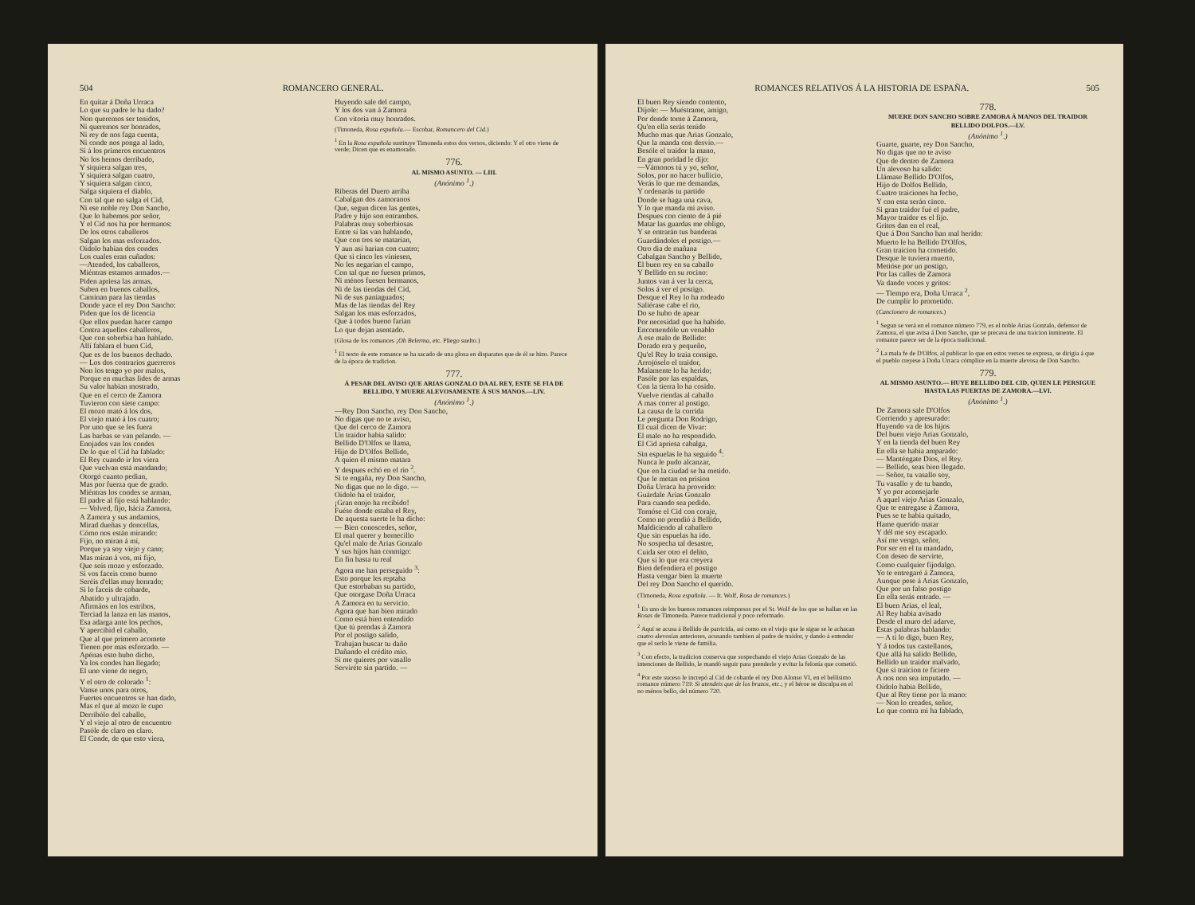504 ROMANCERO GENERAL.
En quitar á Doña Urraca
Lo que su padre le ha dado?
Non queremos ser tenidos,
Ni queremos ser honrados,
Ni rey de nos faga cuenta,
Ni conde nos ponga al lado,
Si á los primeros encuentros
No los hemos derribado,
Y siquiera salgan tres,
Y siquiera salgan cuatro,
Y siquiera salgan cinco,
Salga siquiera el diablo,
Con tal que no salga el Cid,
Ni ese noble rey Don Sancho,
Que lo habemos por señor,
Y el Cid nos ha por hermanos:
De los otros caballeros
Salgan los mas esforzados.
Oídolo habian dos condes
Los cuales eran cuñados:
—Atended, los caballeros,
Miéntras estamos armados.—
Piden apriesa las armas,
Suben en buenos caballos,
Caminan para las tiendas
Donde yace el rey Don Sancho:
Piden que los dé licencia
Que ellos puedan hacer campo
Contra aquellos caballeros,
Que con soberbia han hablado.
Allí fablara el buen Cid,
Que es de los buenos dechado.
— Los dos contrarios guerreros
Non los tengo yo por malos,
Porque en muchas lides de armas
Su valor habian mostrado,
Que en el cerco de Zamora
Tuvieron con siete campo:
El mozo mató á los dos,
El viejo mató á los cuatro;
Por uno que se les fuera
Las barbas se van pelando. —
Enojados van los condes
De lo que el Cid ha fablado:
El Rey cuando ir los viera
Que vuelvan está mandando;
Otorgó cuanto pedian,
Mas por fuerza que de grado.
Miéntras los condes se arman,
El padre al fijo está hablando:
— Volved, fijo, hácia Zamora,
A Zamora y sus andamios,
Mirad dueñas y doncellas,
Cómo nos están mirando:
Fijo, no miran á mí,
Porque ya soy viejo y cano;
Mas miran á vos, mi fijo,
Que sois mozo y esforzado.
Si vos faceis como bueno
Seréis d'ellas muy honrado;
Si lo faceis de cobarde,
Abatido y ultrajado.
Afirmáos en los estribos,
Terciad la lanza en las manos,
Esa adarga ante los pechos,
Y apercibid el caballo,
Que al que primero acomete
Tienen por mas esforzado. —
Apénas esto hubo dicho,
Ya los condes han llegado;
El uno viene de negro,
Y el otro de colorado <sup>1</sup>:
Vanse unos para otros,
Fuertes encuentros se han dado,
Mas el que al mozo le cupo
Derribólo del caballo,
Y el viejo al otro de encuentro
Pasóle de claro en claro.
El Conde, de que esto viera,
Huyendo sale del campo,
Y los dos van á Zamora
Con vitoria muy honrados.
(Timoneda, Rosa española.— Escobar, Romancero del Cid.)
<sup>1</sup> En la Rosa española sustituye Timoneda estos dos versos, diciendo: Y el otro viene de verde; Dicen que es enamorado.
776.
AL MISMO ASUNTO. — LIII.
(Anónimo <sup>1</sup>.)
Riberas del Duero arriba
Cabalgan dos zamoranos
Que, segun dicen las gentes,
Padre y hijo son entrambos.
Palabras muy soberbiosas
Entre sí las van hablando,
Que con tres se matarian,
Y aun así harian con cuatro;
Que si cinco les viniesen,
No les negarian el campo,
Con tal que no fuesen primos,
Ni ménos fuesen hermanos,
Ni de las tiendas del Cid,
Ni de sus paniaguados;
Mas de las tiendas del Rey
Salgan los mas esforzados,
Que á todos bueno farian
Lo que dejan asentado.
(Glosa de los romances ¡Oh Belerma, etc. Pliego suelto.)
<sup>1</sup> El texto de este romance se ha sacado de una glosa en disparates que de él se hizo. Parece de la época de tradicion.
777.
Á PESAR DEL AVISO QUE ARIAS GONZALO DA AL REY, ESTE SE FIA DE BELLIDO, Y MUERE ALEVOSAMENTE Á SUS MANOS.—LIV.
(Anónimo <sup>1</sup>.)
—Rey Don Sancho, rey Don Sancho,
No digas que no te aviso,
Que del cerco de Zamora
Un traidor habia salido:
Bellido D'Olfos se llama,
Hijo de D'Olfos Bellido,
A quien él mismo matara
Y despues echó en el rio <sup>2</sup>.
Si te engaña, rey Don Sancho,
No digas que no lo digo. —
Oídolo ha el traidor,
¡Gran enojo ha recibido!
Fuése donde estaba el Rey,
De aquesta suerte le ha dicho:
— Bien conoscedes, señor,
El mal querer y homecillo
Qu'el malo de Arias Gonzalo
Y sus hijos han conmigo:
En fin hasta tu real
Agora me han perseguido <sup>3</sup>:
Esto porque les reptaba
Que estorbaban su partido,
Que otorgase Doña Urraca
A Zamora en tu servicio.
Agora que han bien mirado
Como está bien entendido
Que tú prendas á Zamora
Por el postigo salido,
Trabajan buscar tu daño
Dañando el crédito mio.
Si me quieres por vasallo
Serviréte sin partido. —
ROMANCES RELATIVOS Á LA HISTORIA DE ESPAÑA. 505
El buen Rey siendo contento,
Díjole: — Muéstrame, amigo,
Por donde tome á Zamora,
Qu'en ella serás tenido
Mucho mas que Arias Gonzalo,
Que la manda con desvío.—
Besóle el traidor la mano,
En gran poridad le dijo:
—Vámonos tú y yo, señor,
Solos, por no hacer bullicio,
Verás lo que me demandas,
Y ordenarás tu partido
Donde se haga una cava,
Y lo que manda mi aviso.
Despues con ciento de á pié
Matar las guardas me obligo,
Y se entrarán tus banderas
Guardándoles el postigo.—
Otro dia de mañana
Cabalgan Sancho y Bellido,
El buen rey en su caballo
Y Bellido en su rocino:
Juntos van á ver la cerca,
Solos á ver el postigo.
Desque el Rey lo ha rodeado
Saliérase cabe el rio,
Do se hubo de apear
Por necesidad que ha habido.
Encomendóle un venablo
A ese malo de Bellido:
Dorado era y pequeño,
Qu'el Rey lo traia consigo.
Arrojóselo el traidor,
Malamente lo ha herido;
Pasóle por las espaldas,
Con la tierra lo ha cosido.
Vuelve riendas al caballo
A mas correr al postigo.
La causa de la corrida
Le pregunta Don Rodrigo,
El cual dicen de Vivar:
El malo no ha respondido.
El Cid apriesa cabalga,
Sin espuelas le ha seguido <sup>4</sup>:
Nunca le pudo alcanzar,
Que en la ciudad se ha metido.
Que le metan en prision
Doña Urraca ha proveido:
Guárdale Arias Gonzalo
Para cuando sea pedido.
Tornóse el Cid con coraje,
Como no prendió á Bellido,
Maldiciendo al caballero
Que sin espuelas ha ido.
No sospecha tal desastre,
Cuida ser otro el delito,
Que sí lo que era creyera
Bien defendiera el postigo
Hasta vengar bien la muerte
Del rey Don Sancho el querido.
(Timoneda, Rosa española. — It. Wolf, Rosa de romances.)
<sup>1</sup> Es uno de los buenos romances reimpresos por el Sr. Wolf de los que se hallan en las Rosas de Timoneda. Parece tradicional y poco reformado.
<sup>2</sup> Aquí se acusa á Bellido de parricida, así como en el viejo que le sigue se le achacan cuatro alevosías anteriores, acusando tambien al padre de traidor, y dando á entender que el serlo le viene de familia.
<sup>3</sup> Con efecto, la tradicion conserva que sospechando el viejo Arias Gonzalo de las intenciones de Bellido, le mandó seguir para prenderle y evitar la felonía que cometió.
<sup>4</sup> Por este suceso le increpó al Cid de cobarde el rey Don Alonso VI, en el bellísimo romance número 719: Si atendeis que de los brazos, etc.; y el héroe se disculpa en el no ménos bello, del número 720.
778.
MUERE DON SANCHO SOBRE ZAMORA Á MANOS DEL TRAIDOR BELLIDO DOLFOS.—LV.
(Anónimo <sup>1</sup>.)
Guarte, guarte, rey Don Sancho,
No digas que no te aviso
Que de dentro de Zamora
Un alevoso ha salido:
Llámase Bellido D'Olfos,
Hijo de Dolfos Bellido,
Cuatro traiciones ha fecho,
Y con esta serán cinco.
Si gran traidor fué el padre,
Mayor traidor es el fijo.
Gritos dan en el real,
Que á Don Sancho han mal herido:
Muerto le ha Bellido D'Olfos,
Gran traicion ha cometido.
Desque le tuviera muerto,
Metióse por un postigo,
Por las calles de Zamora
Va dando voces y gritos:
— Tiempo era, Doña Urraca <sup>2</sup>,
De cumplir lo prometido.
(Cancionero de romances.)
<sup>1</sup> Segun se verá en el romance número 779, es el noble Arias Gonzalo, defensor de Zamora, el que avisa á Don Sancho, que se precava de una traicion inminente. El romance parece ser de la época tradicional.
<sup>2</sup> La mala fe de D'Olfos, al publicar lo que en estos versos se expresa, se dirigia á que el pueblo creyese á Doña Urraca cómplice en la muerte alevosa de Don Sancho.
779.
AL MISMO ASUNTO.— HUYE BELLIDO DEL CID, QUIEN LE PERSIGUE HASTA LAS PUERTAS DE ZAMORA.—LVI.
(Anónimo <sup>1</sup>.)
De Zamora sale D'Olfos
Corriendo y apresurado:
Huyendo va de los hijos
Del buen viejo Arias Gonzalo,
Y en la tienda del buen Rey
En ella se habia amparado:
— Manténgate Dios, el Rey.
— Bellido, seas bien llegado.
— Señor, tu vasallo soy,
Tu vasallo y de tu bando,
Y yo por aconsejarle
A aquel viejo Arias Gonzalo,
Que te entregase á Zamora,
Pues se te habia quitado,
Hame querido matar
Y dél me soy escapado.
Así me vengo, señor,
Por ser en el tu mandado,
Con deseo de servirte,
Como cualquier fijodalgo.
Yo te entregaré á Zamora,
Aunque pese á Arias Gonzalo,
Que por un falso postigo
En ella serás entrado. —
El buen Arias, el leal,
Al Rey habia avisado
Desde el muro del adarve,
Estas palabras hablando:
— A ti lo digo, buen Rey,
Y á todos tus castellanos,
Que allá ha salido Bellido,
Bellido un traidor malvado,
Que si traicion te ficiere
A nos non sea imputado. —
Oídolo habia Bellido,
Que al Rey tiene por la mano:
— Non lo creades, señor,
Lo que contra mi ha fablado,